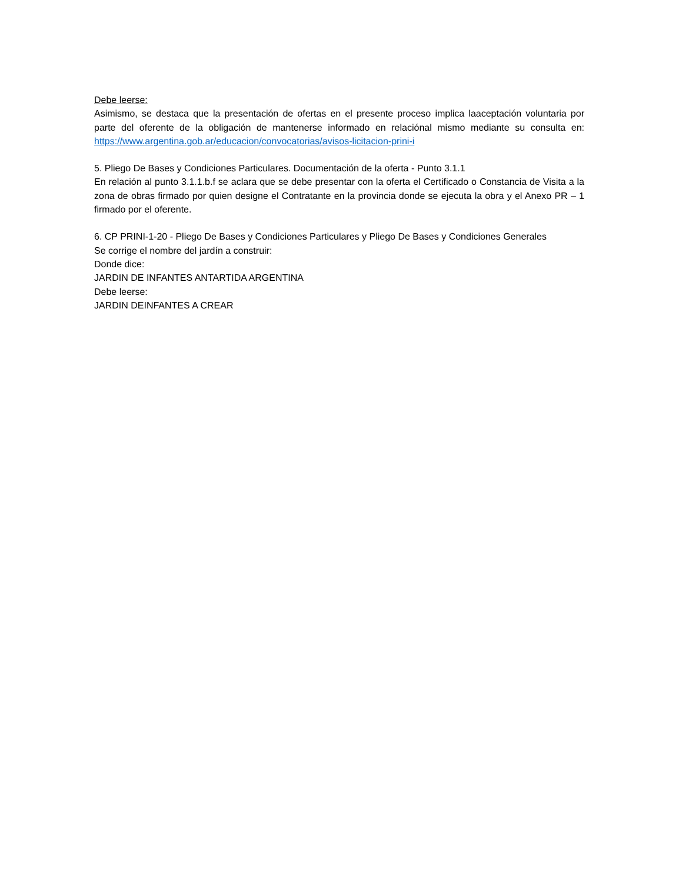Debe leerse:
Asimismo, se destaca que la presentación de ofertas en el presente proceso implica laaceptación voluntaria por parte del oferente de la obligación de mantenerse informado en relaciónal mismo mediante su consulta en: https://www.argentina.gob.ar/educacion/convocatorias/avisos-licitacion-prini-i
5. Pliego De Bases y Condiciones Particulares. Documentación de la oferta - Punto 3.1.1
En relación al punto 3.1.1.b.f se aclara que se debe presentar con la oferta el Certificado o Constancia de Visita a la zona de obras firmado por quien designe el Contratante en la provincia donde se ejecuta la obra y el Anexo PR – 1 firmado por el oferente.
6. CP PRINI-1-20 - Pliego De Bases y Condiciones Particulares y Pliego De Bases y Condiciones Generales
Se corrige el nombre del jardín a construir:
Donde dice:
JARDIN DE INFANTES ANTARTIDA ARGENTINA
Debe leerse:
JARDIN DEINFANTES A CREAR